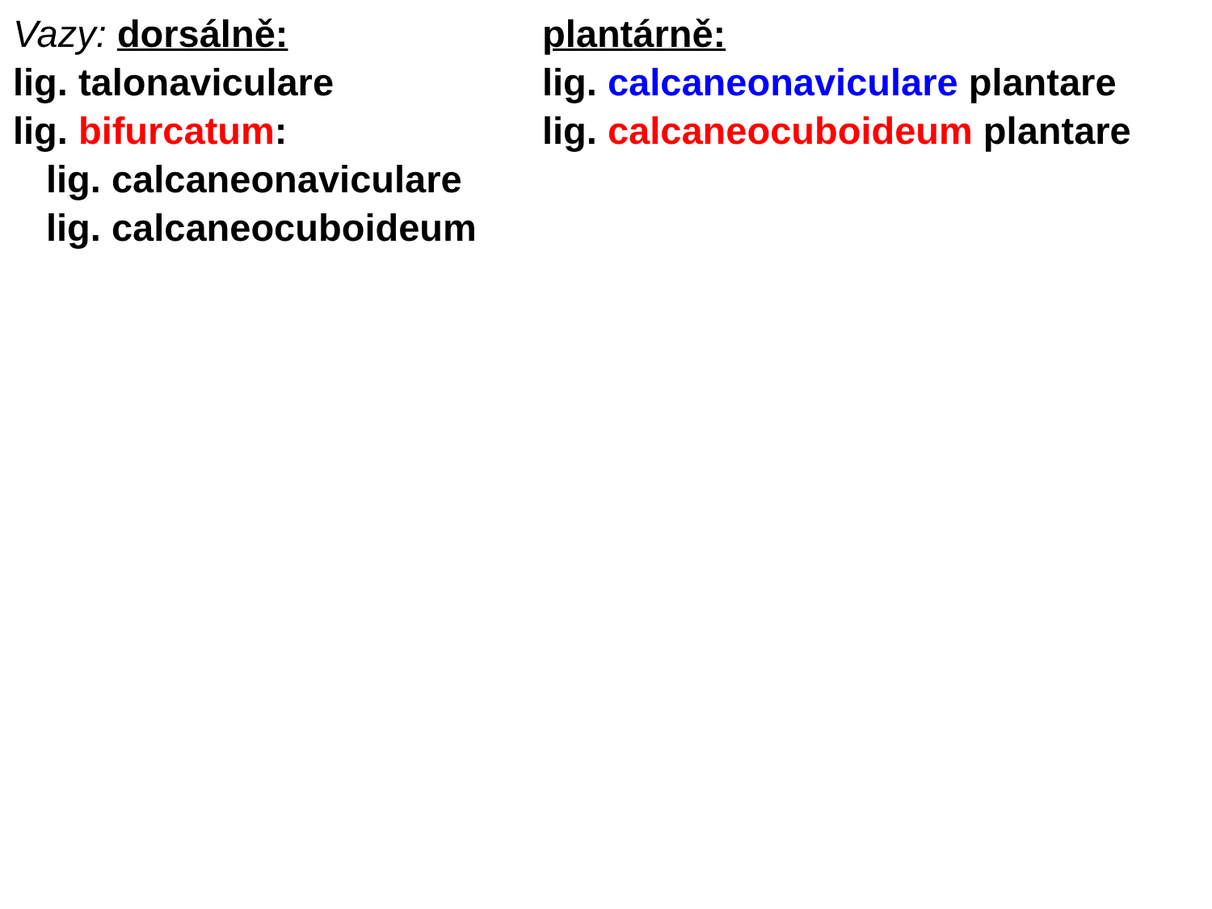Vazy: dorsálně:
lig. talonaviculare
lig. bifurcatum:
lig. calcaneonaviculare
lig. calcaneocuboideum
plantárně:
lig. calcaneonaviculare plantare
lig. calcaneocuboideum plantare